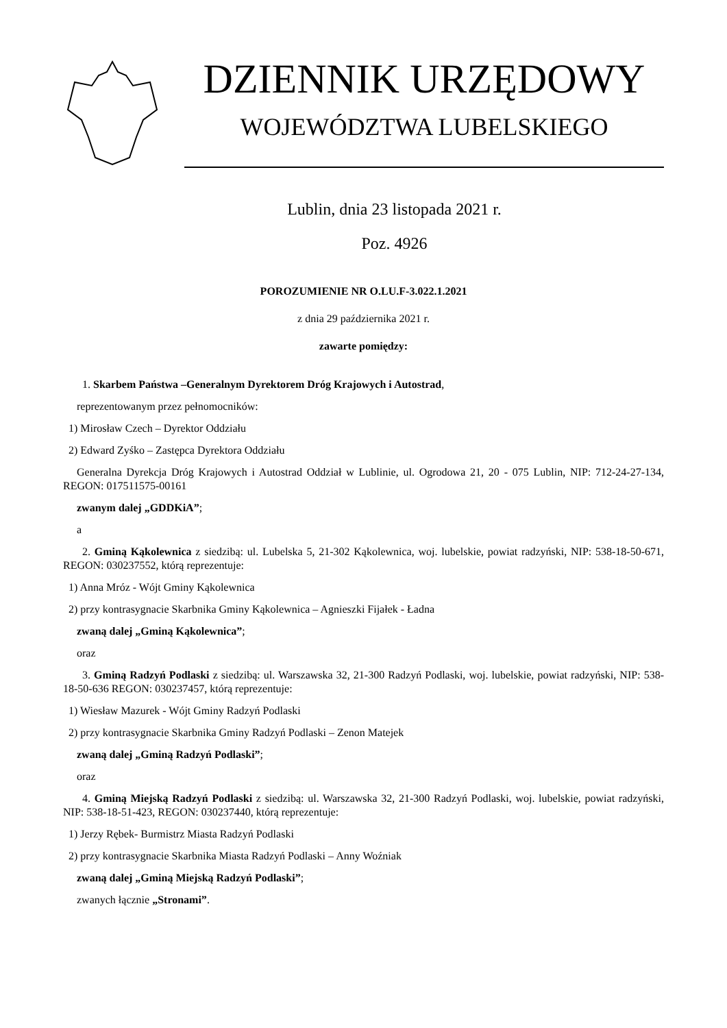DZIENNIK URZĘDOWY
WOJEWÓDZTWA LUBELSKIEGO
Lublin, dnia 23 listopada 2021 r.
Poz. 4926
POROZUMIENIE NR O.LU.F-3.022.1.2021
z dnia 29 października 2021 r.
zawarte pomiędzy:
1. Skarbem Państwa –Generalnym Dyrektorem Dróg Krajowych i Autostrad,
reprezentowanym przez pełnomocników:
1) Mirosław Czech – Dyrektor Oddziału
2) Edward Zyśko – Zastępca Dyrektora Oddziału
Generalna Dyrekcja Dróg Krajowych i Autostrad Oddział w Lublinie, ul. Ogrodowa 21, 20 - 075 Lublin, NIP: 712-24-27-134, REGON: 017511575-00161
zwanym dalej „GDDKiA”;
a
2. Gminą Kąkolewnica z siedzibą: ul. Lubelska 5, 21-302 Kąkolewnica, woj. lubelskie, powiat radzyński, NIP: 538-18-50-671, REGON: 030237552, którą reprezentuje:
1) Anna Mróz - Wójt Gminy Kąkolewnica
2) przy kontrasygnacie Skarbnika Gminy Kąkolewnica – Agnieszki Fijałek - Ładna
zwaną dalej „Gminą Kąkolewnica”;
oraz
3. Gminą Radzyń Podlaski z siedzibą: ul. Warszawska 32, 21-300 Radzyń Podlaski, woj. lubelskie, powiat radzyński, NIP: 538-18-50-636 REGON: 030237457, którą reprezentuje:
1) Wiesław Mazurek - Wójt Gminy Radzyń Podlaski
2) przy kontrasygnacie Skarbnika Gminy Radzyń Podlaski – Zenon Matejek
zwaną dalej „Gminą Radzyń Podlaski”;
oraz
4. Gminą Miejską Radzyń Podlaski z siedzibą: ul. Warszawska 32, 21-300 Radzyń Podlaski, woj. lubelskie, powiat radzyński, NIP: 538-18-51-423, REGON: 030237440, którą reprezentuje:
1) Jerzy Rębek- Burmistrz Miasta Radzyń Podlaski
2) przy kontrasygnacie Skarbnika Miasta Radzyń Podlaski – Anny Woźniak
zwaną dalej „Gminą Miejską Radzyń Podlaski”;
zwanych łącznie „Stronami”.